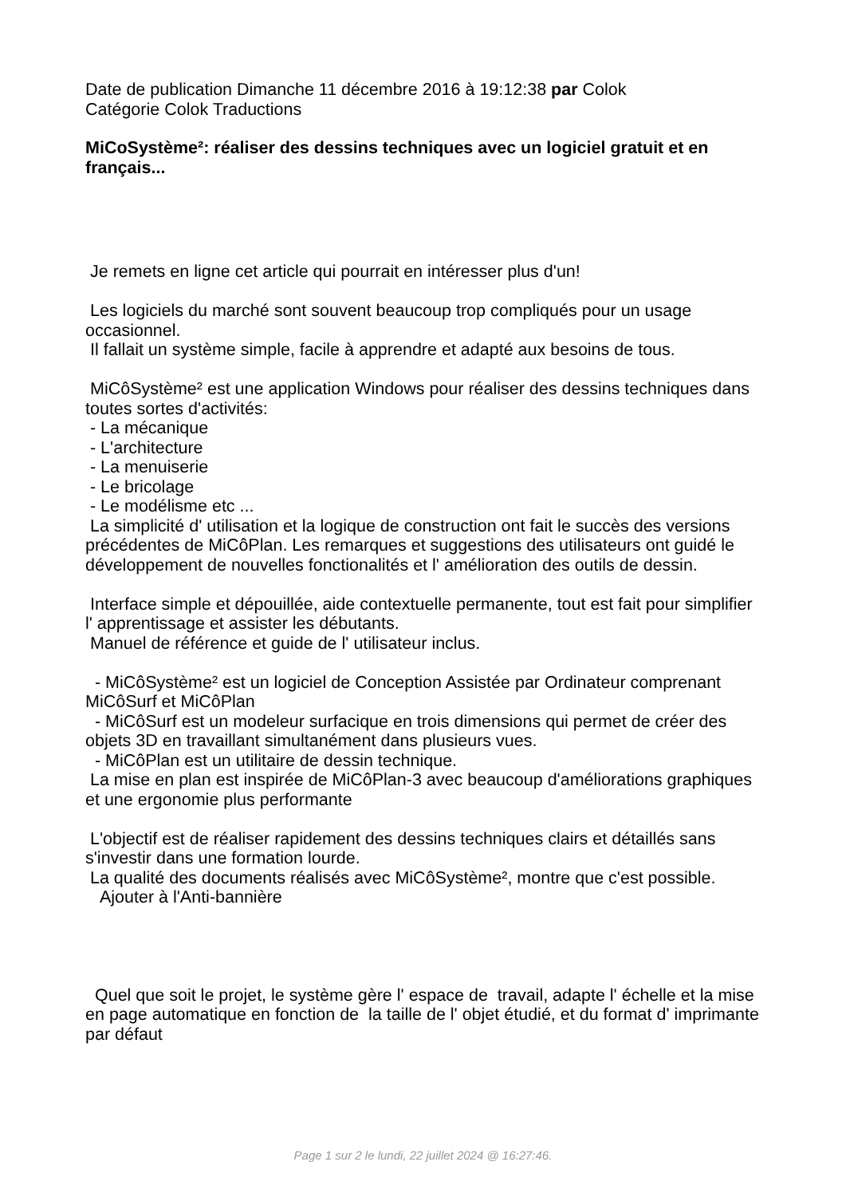Date de publication Dimanche 11 décembre 2016 à 19:12:38 par Colok Catégorie Colok Traductions
MiCoSystème²: réaliser des dessins techniques avec un logiciel gratuit et en français...
Je remets en ligne cet article qui pourrait en intéresser plus d'un! Les logiciels du marché sont souvent beaucoup trop compliqués pour un usage occasionnel. Il fallait un système simple, facile à apprendre et adapté aux besoins de tous. MiCôSystème² est une application Windows pour réaliser des dessins techniques dans toutes sortes d'activités: - La mécanique - L'architecture - La menuiserie - Le bricolage - Le modélisme etc ... La simplicité d' utilisation et la logique de construction ont fait le succès des versions précédentes de MiCôPlan. Les remarques et suggestions des utilisateurs ont guidé le développement de nouvelles fonctionalités et l' amélioration des outils de dessin. Interface simple et dépouillée, aide contextuelle permanente, tout est fait pour simplifier l' apprentissage et assister les débutants. Manuel de référence et guide de l' utilisateur inclus. - MiCôSystème² est un logiciel de Conception Assistée par Ordinateur comprenant MiCôSurf et MiCôPlan - MiCôSurf est un modeleur surfacique en trois dimensions qui permet de créer des objets 3D en travaillant simultanément dans plusieurs vues. - MiCôPlan est un utilitaire de dessin technique. La mise en plan est inspirée de MiCôPlan-3 avec beaucoup d'améliorations graphiques et une ergonomie plus performante L'objectif est de réaliser rapidement des dessins techniques clairs et détaillés sans s'investir dans une formation lourde. La qualité des documents réalisés avec MiCôSystème², montre que c'est possible. Ajouter à l'Anti-bannière
Quel que soit le projet, le système gère l' espace de travail, adapte l' échelle et la mise en page automatique en fonction de la taille de l' objet étudié, et du format d' imprimante par défaut
Page 1 sur 2 le lundi, 22 juillet 2024 @ 16:27:46.